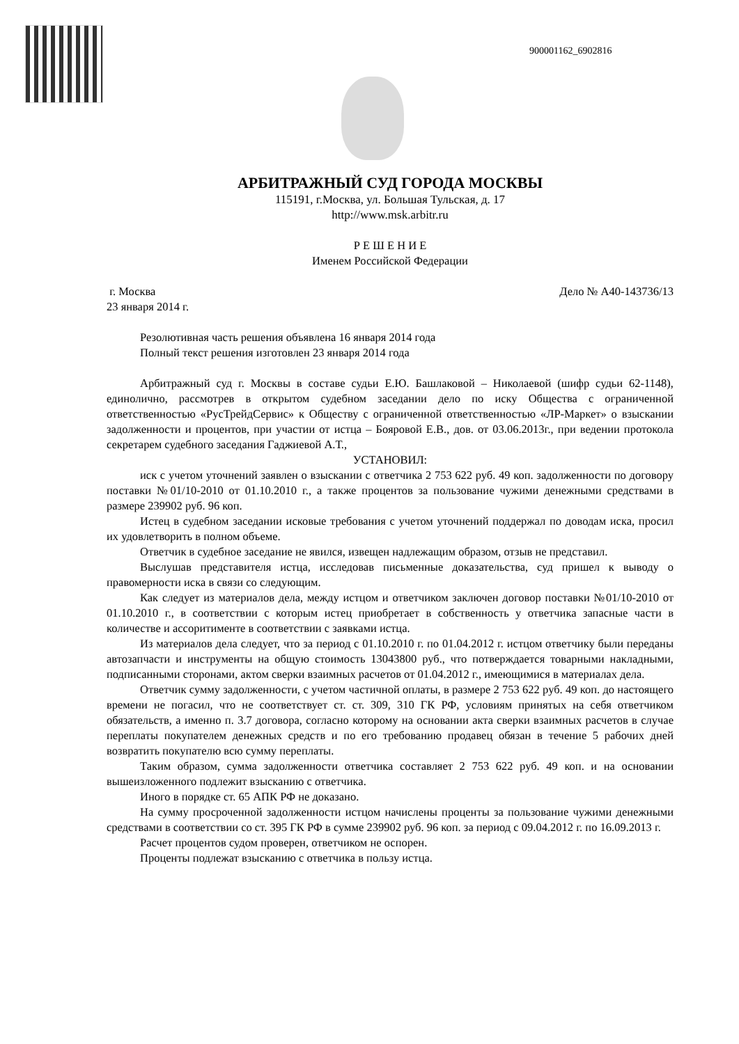900001162_6902816
АРБИТРАЖНЫЙ СУД ГОРОДА МОСКВЫ
115191, г.Москва, ул. Большая Тульская, д. 17
http://www.msk.arbitr.ru
Р Е Ш Е Н И Е
Именем Российской Федерации
г. Москва Дело № А40-143736/13
23 января 2014 г.
Резолютивная часть решения объявлена 16 января 2014 года
Полный текст решения изготовлен 23 января 2014 года
Арбитражный суд г. Москвы в составе судьи Е.Ю. Башлаковой – Николаевой (шифр судьи 62-1148), единолично, рассмотрев в открытом судебном заседании дело по иску Общества с ограниченной ответственностью «РусТрейдСервис» к Обществу с ограниченной ответственностью «ЛР-Маркет» о взыскании задолженности и процентов, при участии от истца – Бояровой Е.В., дов. от 03.06.2013г., при ведении протокола секретарем судебного заседания Гаджиевой А.Т.,
УСТАНОВИЛ:
иск с учетом уточнений заявлен о взыскании с ответчика 2 753 622 руб. 49 коп. задолженности по договору поставки №01/10-2010 от 01.10.2010 г., а также процентов за пользование чужими денежными средствами в размере 239902 руб. 96 коп.
Истец в судебном заседании исковые требования с учетом уточнений поддержал по доводам иска, просил их удовлетворить в полном объеме.
Ответчик в судебное заседание не явился, извещен надлежащим образом, отзыв не представил.
Выслушав представителя истца, исследовав письменные доказательства, суд пришел к выводу о правомерности иска в связи со следующим.
Как следует из материалов дела, между истцом и ответчиком заключен договор поставки №01/10-2010 от 01.10.2010 г., в соответствии с которым истец приобретает в собственность у ответчика запасные части в количестве и ассоритименте в соответствии с заявками истца.
Из материалов дела следует, что за период с 01.10.2010 г. по 01.04.2012 г. истцом ответчику были переданы автозапчасти и инструменты на общую стоимость 13043800 руб., что потверждается товарными накладными, подписанными сторонами, актом сверки взаимных расчетов от 01.04.2012 г., имеющимися в материалах дела.
Ответчик сумму задолженности, с учетом частичной оплаты, в размере 2 753 622 руб. 49 коп. до настоящего времени не погасил, что не соответствует ст. ст. 309, 310 ГК РФ, условиям принятых на себя ответчиком обязательств, а именно п. 3.7 договора, согласно которому на основании акта сверки взаимных расчетов в случае переплаты покупателем денежных средств и по его требованию продавец обязан в течение 5 рабочих дней возвратить покупателю всю сумму переплаты.
Таким образом, сумма задолженности ответчика составляет 2 753 622 руб. 49 коп. и на основании вышеизложенного подлежит взысканию с ответчика.
Иного в порядке ст. 65 АПК РФ не доказано.
На сумму просроченной задолженности истцом начислены проценты за пользование чужими денежными средствами в соответствии со ст. 395 ГК РФ в сумме 239902 руб. 96 коп. за период с 09.04.2012 г. по 16.09.2013 г.
Расчет процентов судом проверен, ответчиком не оспорен.
Проценты подлежат взысканию с ответчика в пользу истца.